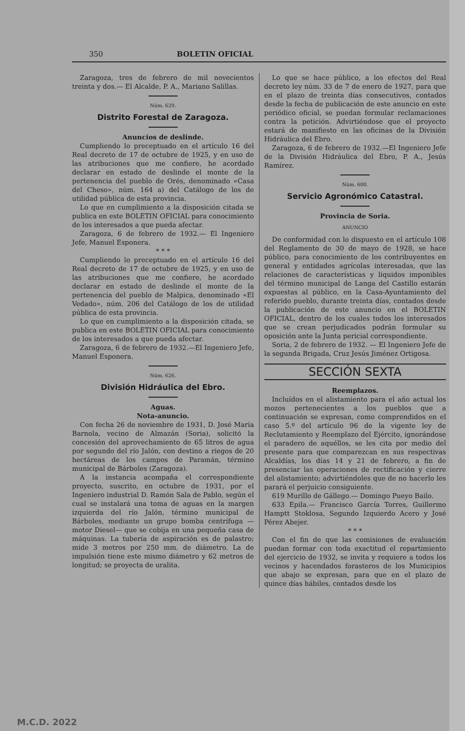350 BOLETIN OFICIAL
Zaragoza, tres de febrero de mil novecientos treinta y dos.— El Alcalde, P. A., Mariano Salillas.
Núm. 629.
Distrito Forestal de Zaragoza.
Anuncios de deslinde.
Cumpliendo lo preceptuado en el artículo 16 del Real decreto de 17 de octubre de 1925, y en uso de las atribuciones que me confiere, he acordado declarar en estado de deslinde el monte de la pertenencia del pueblo de Orés, denominado «Casa del Cheso», núm. 164 a) del Catálogo de los de utilidad pública de esta provincia.
Lo que en cumplimiento a la disposición citada se publica en este BOLETIN OFICIAL para conocimiento de los interesados a que pueda afectar.
Zaragoza, 6 de febrero de 1932.— El Ingeniero Jefe, Manuel Esponera.
* * *
Cumpliendo lo preceptuado en el artículo 16 del Real decreto de 17 de octubre de 1925, y en uso de las atribuciones que me confiere, he acordado declarar en estado de deslinde el monte de la pertenencia del pueblo de Malpica, denominado «El Vedado», núm. 206 del Catálogo de los de utilidad pública de esta provincia.
Lo que en cumplimiento a la disposición citada, se publica en este BOLETIN OFICIAL para conocimiento de los interesados a que pueda afectar.
Zaragoza, 6 de febrero de 1932.—El Ingeniero Jefe, Manuel Esponera.
Núm. 626.
División Hidráulica del Ebro.
Aguas.
Nota-anuncio.
Con fecha 26 de noviembre de 1931, D. José María Barnola, vecino de Almazán (Soria), solicitó la concesión del aprovechamiento de 65 litros de agua por segundo del río Jalón, con destino a riegos de 20 hectáreas de los campos de Paramán, término municipal de Bárboles (Zaragoza).
A la instancia acompaña el correspondiente proyecto, suscrito, en octubre de 1931, por el Ingeniero industrial D. Ramón Sala de Pablo, según el cual se instalará una toma de aguas en la margen izquierda del río Jalón, término municipal de Bárboles, mediante un grupo bomba centrífuga —motor Diesel— que se cobija en una pequeña casa de máquinas. La tubería de aspiración es de palastro; mide 3 metros por 250 mm. de diámetro. La de impulsión tiene este mismo diámetro y 62 metros de longitud; se proyecta de uralita.
Lo que se hace público, a los efectos del Real decreto ley núm. 33 de 7 de enero de 1927, para que en el plazo de treinta días consecutivos, contados desde la fecha de publicación de este anuncio en este periódico oficial, se puedan formular reclamaciones contra la petición. Advirtiéndose que el proyecto estará de manifiesto en las oficinas de la División Hidráulica del Ebro.
Zaragoza, 6 de febrero de 1932.—El Ingeniero Jefe de la División Hidráulica del Ebro, P. A., Jesús Ramírez.
Núm. 600.
Servicio Agronómico Catastral.
Provincia de Soria.
ANUNCIO
De conformidad con lo dispuesto en el artículo 108 del Reglamento de 30 de mayo de 1928, se hace público, para conocimiento de los contribuyentes en general y entidades agrícolas interesadas, que las relaciones de características y líquidos imponibles del término municipal de Langa del Castillo estarán expuestas al público, en la Casa-Ayuntamiento del referido pueblo, durante treinta días, contados desde la publicación de este anuncio en el BOLETIN OFICIAL, dentro de los cuales todos los interesados que se crean perjudicados podrán formular su oposición ante la Junta pericial correspondiente.
Soria, 2 de febrero de 1932. — El Ingeniero Jefe de la segunda Brigada, Cruz Jesús Jiménez Ortigosa.
SECCIÓN SEXTA
Reemplazos.
Incluídos en el alistamiento para el año actual los mozos pertenecientes a los pueblos que a continuación se expresan, como comprendidos en el caso 5.º del artículo 96 de la vigente ley de Reclutamiento y Reemplazo del Ejército, ignorándose el paradero de aquéllos, se les cita por medio del presente para que comparezcan en sus respectivas Alcaldías, los días 14 y 21 de febrero, a fin de presenciar las operaciones de rectificación y cierre del alistamiento; advirtiéndoles que de no hacerlo les parará el perjuicio consiguiente.
619 Murillo de Gállego.— Domingo Pueyo Bailo.
633 Epila.— Francisco García Torres, Guillermo Hamptt Stoklosa, Segundo Izquierdo Acero y José Pérez Abejer.
* * *
Con el fin de que las comisiones de evaluación puedan formar con toda exactitud el repartimiento del ejercicio de 1932, se invita y requiere a todos los vecinos y hacendados forasteros de los Municipios que abajo se expresan, para que en el plazo de quince días hábiles, contados desde los
M.C.D. 2022